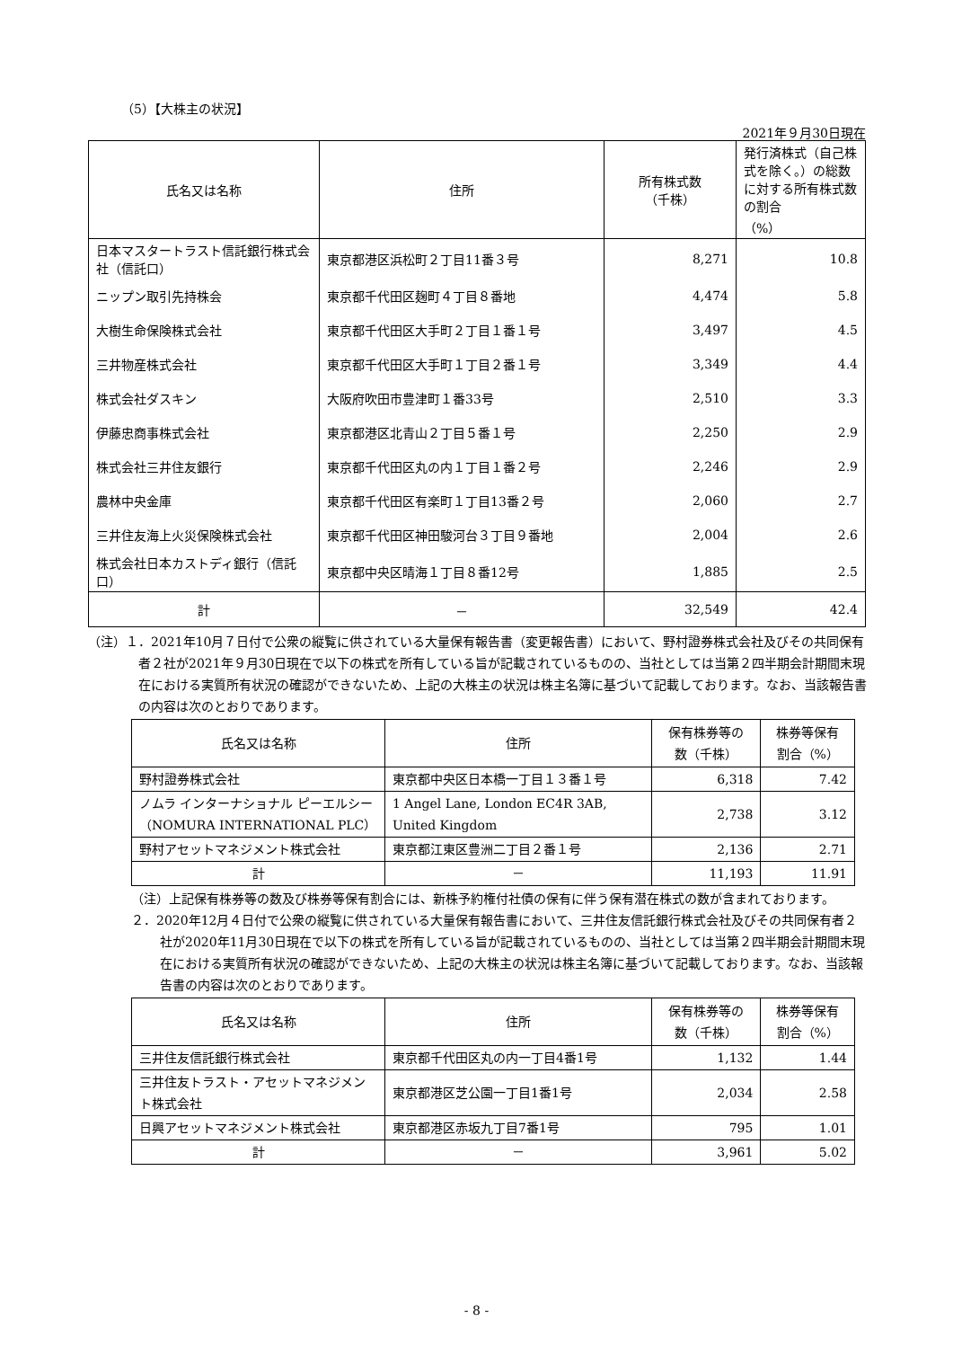（5）【大株主の状況】
2021年９月30日現在
| 氏名又は名称 | 住所 | 所有株式数 （千株） | 発行済株式（自己株式を除く。）の総数に対する所有株式数の割合 （%） |
| --- | --- | --- | --- |
| 日本マスタートラスト信託銀行株式会社（信託口） | 東京都港区浜松町２丁目11番３号 | 8,271 | 10.8 |
| ニップン取引先持株会 | 東京都千代田区麹町４丁目８番地 | 4,474 | 5.8 |
| 大樹生命保険株式会社 | 東京都千代田区大手町２丁目１番１号 | 3,497 | 4.5 |
| 三井物産株式会社 | 東京都千代田区大手町１丁目２番１号 | 3,349 | 4.4 |
| 株式会社ダスキン | 大阪府吹田市豊津町１番33号 | 2,510 | 3.3 |
| 伊藤忠商事株式会社 | 東京都港区北青山２丁目５番１号 | 2,250 | 2.9 |
| 株式会社三井住友銀行 | 東京都千代田区丸の内１丁目１番２号 | 2,246 | 2.9 |
| 農林中央金庫 | 東京都千代田区有楽町１丁目13番２号 | 2,060 | 2.7 |
| 三井住友海上火災保険株式会社 | 東京都千代田区神田駿河台３丁目９番地 | 2,004 | 2.6 |
| 株式会社日本カストディ銀行（信託口） | 東京都中央区晴海１丁目８番12号 | 1,885 | 2.5 |
| 計 | － | 32,549 | 42.4 |
（注）１．2021年10月７日付で公衆の縦覧に供されている大量保有報告書（変更報告書）において、野村證券株式会社及びその共同保有者２社が2021年９月30日現在で以下の株式を所有している旨が記載されているものの、当社としては当第２四半期会計期間末現在における実質所有状況の確認ができないため、上記の大株主の状況は株主名簿に基づいて記載しております。なお、当該報告書の内容は次のとおりであります。
| 氏名又は名称 | 住所 | 保有株券等の 数（千株） | 株券等保有 割合（%） |
| --- | --- | --- | --- |
| 野村證券株式会社 | 東京都中央区日本橋一丁目１３番１号 | 6,318 | 7.42 |
| ノムラ インターナショナル ピーエルシー（NOMURA INTERNATIONAL PLC） | 1 Angel Lane, London EC4R 3AB, United Kingdom | 2,738 | 3.12 |
| 野村アセットマネジメント株式会社 | 東京都江東区豊洲二丁目２番１号 | 2,136 | 2.71 |
| 計 | － | 11,193 | 11.91 |
（注）上記保有株券等の数及び株券等保有割合には、新株予約権付社債の保有に伴う保有潜在株式の数が含まれております。
２．2020年12月４日付で公衆の縦覧に供されている大量保有報告書において、三井住友信託銀行株式会社及びその共同保有者２社が2020年11月30日現在で以下の株式を所有している旨が記載されているものの、当社としては当第２四半期会計期間末現在における実質所有状況の確認ができないため、上記の大株主の状況は株主名簿に基づいて記載しております。なお、当該報告書の内容は次のとおりであります。
| 氏名又は名称 | 住所 | 保有株券等の 数（千株） | 株券等保有 割合（%） |
| --- | --- | --- | --- |
| 三井住友信託銀行株式会社 | 東京都千代田区丸の内一丁目4番1号 | 1,132 | 1.44 |
| 三井住友トラスト・アセットマネジメント株式会社 | 東京都港区芝公園一丁目1番1号 | 2,034 | 2.58 |
| 日興アセットマネジメント株式会社 | 東京都港区赤坂九丁目7番1号 | 795 | 1.01 |
| 計 | － | 3,961 | 5.02 |
- 8 -